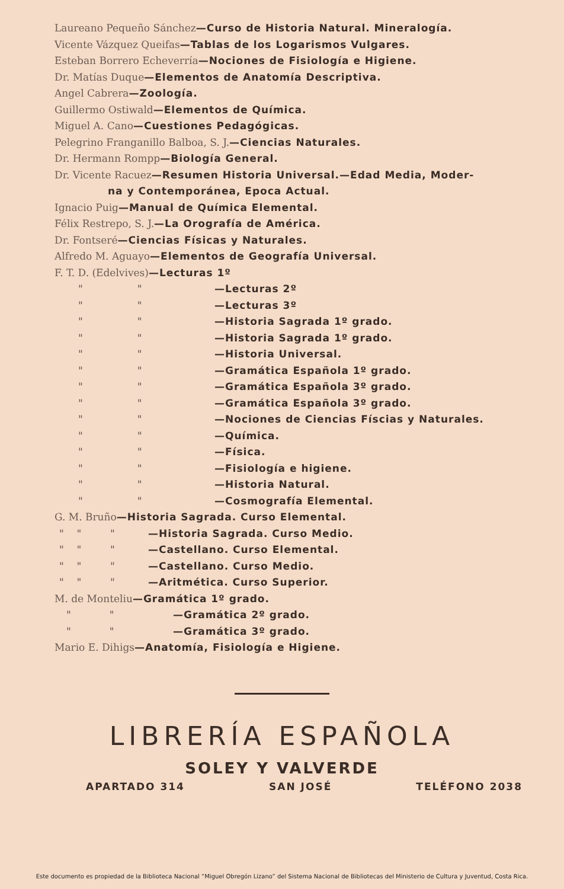Laureano Pequeño Sánchez—Curso de Historia Natural. Mineralogía.
Vicente Vázquez Queifas—Tablas de los Logarismos Vulgares.
Esteban Borrero Echeverría—Nociones de Fisiología e Higiene.
Dr. Matías Duque—Elementos de Anatomía Descriptiva.
Angel Cabrera—Zoología.
Guillermo Ostiwald—Elementos de Química.
Miguel A. Cano—Cuestiones Pedagógicas.
Pelegrino Franganillo Balboa, S. J.—Ciencias Naturales.
Dr. Hermann Rompp—Biología General.
Dr. Vicente Racuez—Resumen Historia Universal.—Edad Media, Moder-
na y Contemporánea, Epoca Actual.
Ignacio Puig—Manual de Química Elemental.
Félix Restrepo, S. J.—La Orografía de América.
Dr. Fontseré—Ciencias Físicas y Naturales.
Alfredo M. Aguayo—Elementos de Geografía Universal.
F. T. D. (Edelvives)—Lecturas 1º
" " —Lecturas 2º
" " —Lecturas 3º
" " —Historia Sagrada 1º grado.
" " —Historia Sagrada 1º grado.
" " —Historia Universal.
" " —Gramática Española 1º grado.
" " —Gramática Española 3º grado.
" " —Gramática Española 3º grado.
" " —Nociones de Ciencias Físcias y Naturales.
" " —Química.
" " —Física.
" " —Fisiología e higiene.
" " —Historia Natural.
" " —Cosmografía Elemental.
G. M. Bruño—Historia Sagrada. Curso Elemental.
" " " —Historia Sagrada. Curso Medio.
" " " —Castellano. Curso Elemental.
" " " —Castellano. Curso Medio.
" " " —Aritmética. Curso Superior.
M. de Monteliu—Gramática 1º grado.
" " —Gramática 2º grado.
" " —Gramática 3º grado.
Mario E. Dihigs—Anatomía, Fisiología e Higiene.
LIBRERÍA ESPAÑOLA
SOLEY Y VALVERDE
APARTADO 314 SAN JOSÉ TELÉFONO 2038
Este documento es propiedad de la Biblioteca Nacional “Miguel Obregón Lizano” del Sistema Nacional de Bibliotecas del Ministerio de Cultura y Juventud, Costa Rica.